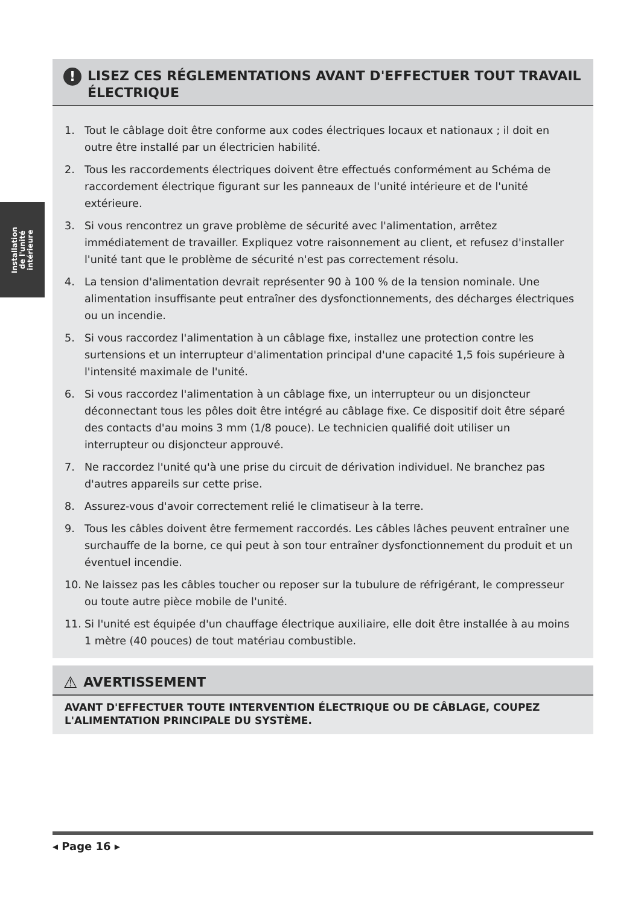Installation
de l'unité
intérieure
! LISEZ CES RÉGLEMENTATIONS AVANT D'EFFECTUER TOUT TRAVAIL ÉLECTRIQUE
1. Tout le câblage doit être conforme aux codes électriques locaux et nationaux ; il doit en outre être installé par un électricien habilité.
2. Tous les raccordements électriques doivent être effectués conformément au Schéma de raccordement électrique figurant sur les panneaux de l'unité intérieure et de l'unité extérieure.
3. Si vous rencontrez un grave problème de sécurité avec l'alimentation, arrêtez immédiatement de travailler. Expliquez votre raisonnement au client, et refusez d'installer l'unité tant que le problème de sécurité n'est pas correctement résolu.
4. La tension d'alimentation devrait représenter 90 à 100 % de la tension nominale. Une alimentation insuffisante peut entraîner des dysfonctionnements, des décharges électriques ou un incendie.
5. Si vous raccordez l'alimentation à un câblage fixe, installez une protection contre les surtensions et un interrupteur d'alimentation principal d'une capacité 1,5 fois supérieure à l'intensité maximale de l'unité.
6. Si vous raccordez l'alimentation à un câblage fixe, un interrupteur ou un disjoncteur déconnectant tous les pôles doit être intégré au câblage fixe. Ce dispositif doit être séparé des contacts d'au moins 3 mm (1/8 pouce). Le technicien qualifié doit utiliser un interrupteur ou disjoncteur approuvé.
7. Ne raccordez l'unité qu'à une prise du circuit de dérivation individuel. Ne branchez pas d'autres appareils sur cette prise.
8. Assurez-vous d'avoir correctement relié le climatiseur à la terre.
9. Tous les câbles doivent être fermement raccordés. Les câbles lâches peuvent entraîner une surchauffe de la borne, ce qui peut à son tour entraîner dysfonctionnement du produit et un éventuel incendie.
10. Ne laissez pas les câbles toucher ou reposer sur la tubulure de réfrigérant, le compresseur ou toute autre pièce mobile de l'unité.
11. Si l'unité est équipée d'un chauffage électrique auxiliaire, elle doit être installée à au moins 1 mètre (40 pouces) de tout matériau combustible.
⚠ AVERTISSEMENT
AVANT D'EFFECTUER TOUTE INTERVENTION ÉLECTRIQUE OU DE CÂBLAGE, COUPEZ L'ALIMENTATION PRINCIPALE DU SYSTÈME.
◂ Page 16 ▸